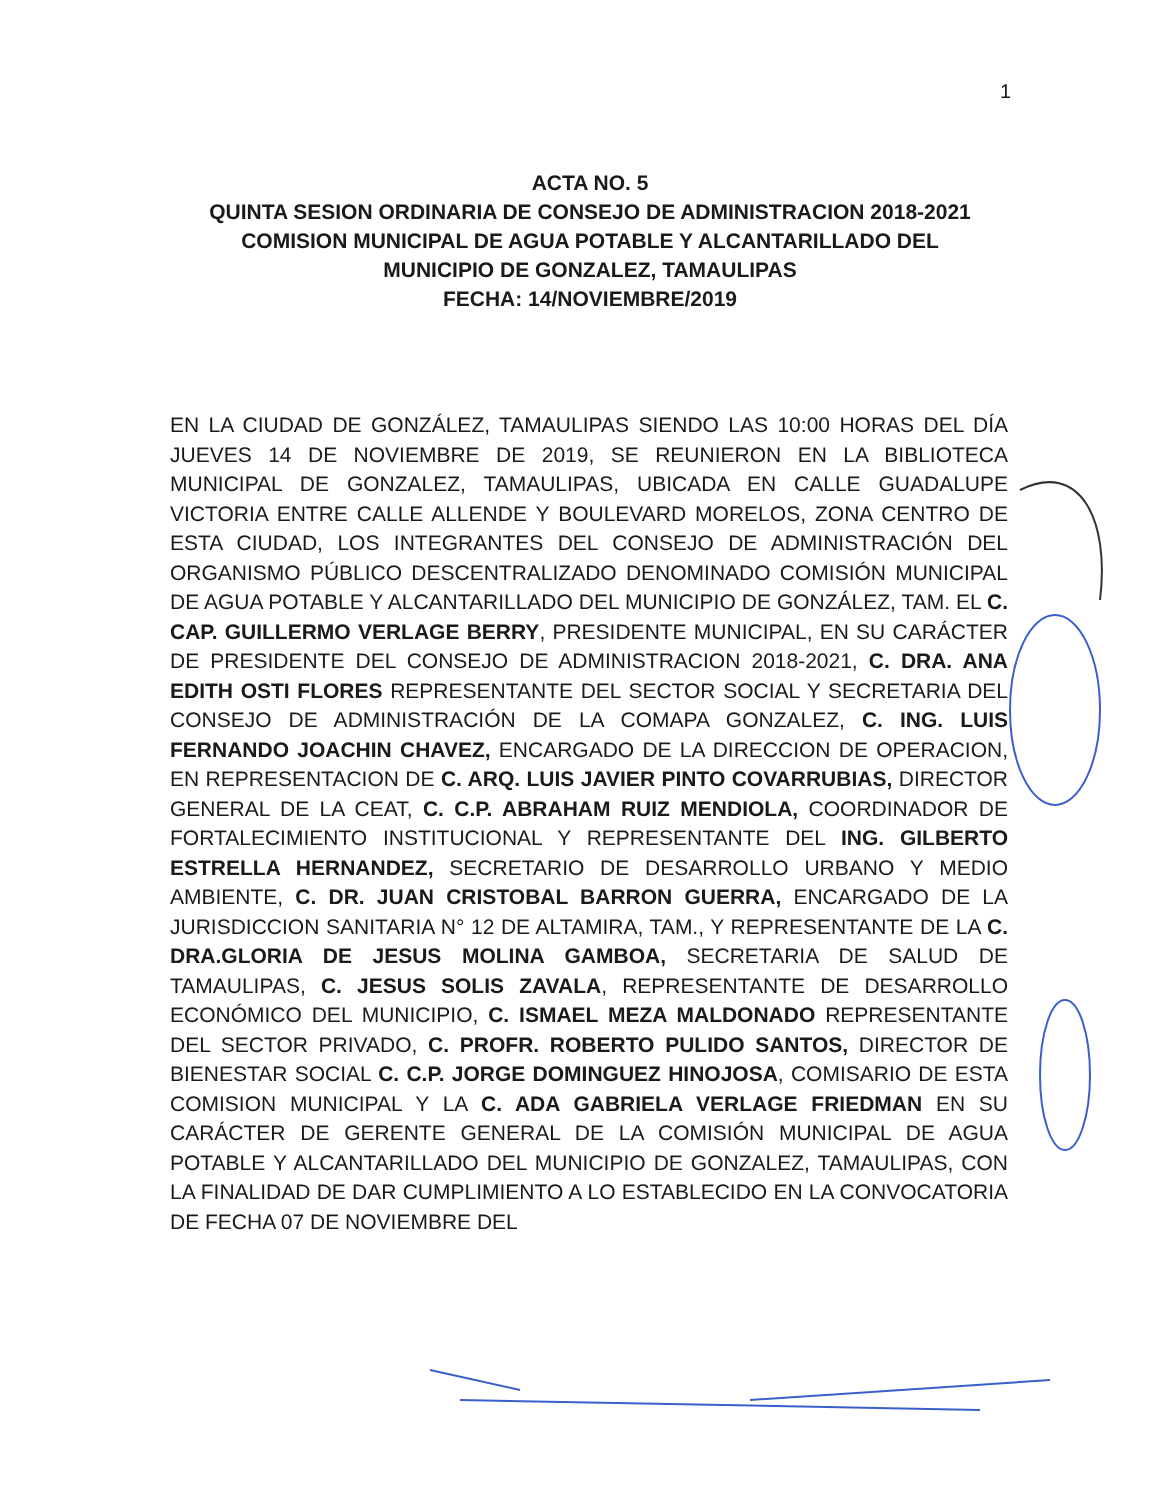1
ACTA NO. 5
QUINTA SESION ORDINARIA DE CONSEJO DE ADMINISTRACION 2018-2021
COMISION MUNICIPAL DE AGUA POTABLE Y ALCANTARILLADO DEL
MUNICIPIO DE GONZALEZ, TAMAULIPAS
FECHA: 14/NOVIEMBRE/2019
EN LA CIUDAD DE GONZÁLEZ, TAMAULIPAS SIENDO LAS 10:00 HORAS DEL DÍA JUEVES 14 DE NOVIEMBRE DE 2019, SE REUNIERON EN LA BIBLIOTECA MUNICIPAL DE GONZALEZ, TAMAULIPAS, UBICADA EN CALLE GUADALUPE VICTORIA ENTRE CALLE ALLENDE Y BOULEVARD MORELOS, ZONA CENTRO DE ESTA CIUDAD, LOS INTEGRANTES DEL CONSEJO DE ADMINISTRACIÓN DEL ORGANISMO PÚBLICO DESCENTRALIZADO DENOMINADO COMISIÓN MUNICIPAL DE AGUA POTABLE Y ALCANTARILLADO DEL MUNICIPIO DE GONZÁLEZ, TAM. EL C. CAP. GUILLERMO VERLAGE BERRY, PRESIDENTE MUNICIPAL, EN SU CARÁCTER DE PRESIDENTE DEL CONSEJO DE ADMINISTRACION 2018-2021, C. DRA. ANA EDITH OSTI FLORES REPRESENTANTE DEL SECTOR SOCIAL Y SECRETARIA DEL CONSEJO DE ADMINISTRACIÓN DE LA COMAPA GONZALEZ, C. ING. LUIS FERNANDO JOACHIN CHAVEZ, ENCARGADO DE LA DIRECCION DE OPERACION, EN REPRESENTACION DE C. ARQ. LUIS JAVIER PINTO COVARRUBIAS, DIRECTOR GENERAL DE LA CEAT, C. C.P. ABRAHAM RUIZ MENDIOLA, COORDINADOR DE FORTALECIMIENTO INSTITUCIONAL Y REPRESENTANTE DEL ING. GILBERTO ESTRELLA HERNANDEZ, SECRETARIO DE DESARROLLO URBANO Y MEDIO AMBIENTE, C. DR. JUAN CRISTOBAL BARRON GUERRA, ENCARGADO DE LA JURISDICCION SANITARIA N° 12 DE ALTAMIRA, TAM., Y REPRESENTANTE DE LA C. DRA.GLORIA DE JESUS MOLINA GAMBOA, SECRETARIA DE SALUD DE TAMAULIPAS, C. JESUS SOLIS ZAVALA, REPRESENTANTE DE DESARROLLO ECONÓMICO DEL MUNICIPIO, C. ISMAEL MEZA MALDONADO REPRESENTANTE DEL SECTOR PRIVADO, C. PROFR. ROBERTO PULIDO SANTOS, DIRECTOR DE BIENESTAR SOCIAL C. C.P. JORGE DOMINGUEZ HINOJOSA, COMISARIO DE ESTA COMISION MUNICIPAL Y LA C. ADA GABRIELA VERLAGE FRIEDMAN EN SU CARÁCTER DE GERENTE GENERAL DE LA COMISIÓN MUNICIPAL DE AGUA POTABLE Y ALCANTARILLADO DEL MUNICIPIO DE GONZALEZ, TAMAULIPAS, CON LA FINALIDAD DE DAR CUMPLIMIENTO A LO ESTABLECIDO EN LA CONVOCATORIA DE FECHA 07 DE NOVIEMBRE DEL